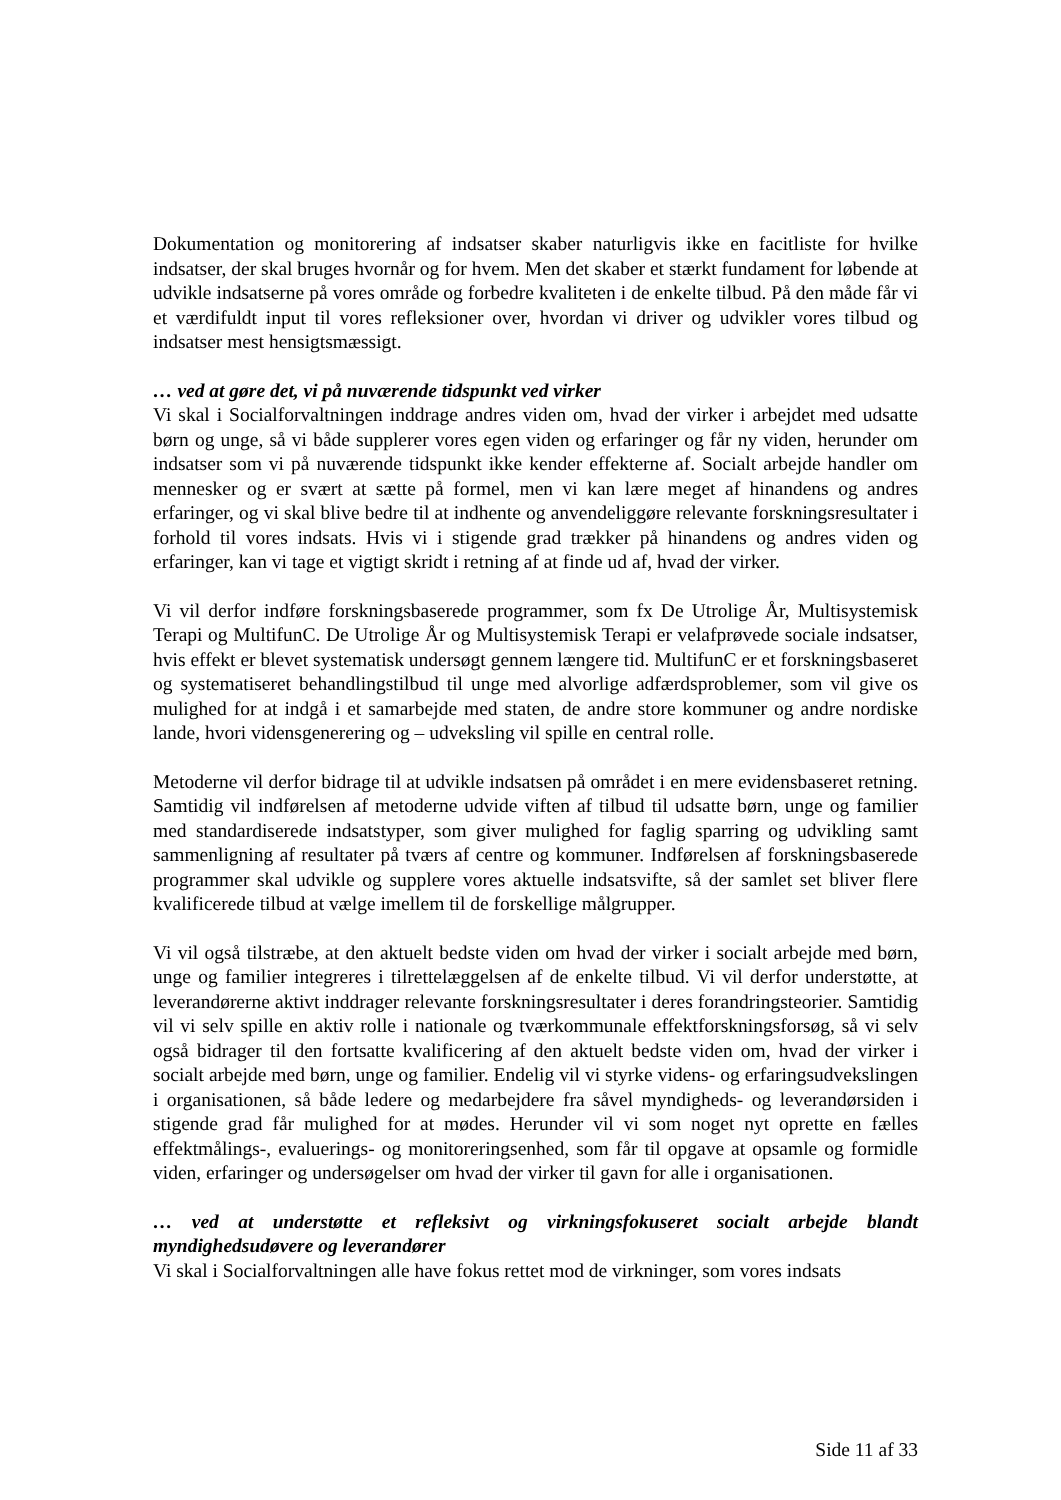Dokumentation og monitorering af indsatser skaber naturligvis ikke en facitliste for hvilke indsatser, der skal bruges hvornår og for hvem. Men det skaber et stærkt fundament for løbende at udvikle indsatserne på vores område og forbedre kvaliteten i de enkelte tilbud. På den måde får vi et værdifuldt input til vores refleksioner over, hvordan vi driver og udvikler vores tilbud og indsatser mest hensigtsmæssigt.
… ved at gøre det, vi på nuværende tidspunkt ved virker
Vi skal i Socialforvaltningen inddrage andres viden om, hvad der virker i arbejdet med udsatte børn og unge, så vi både supplerer vores egen viden og erfaringer og får ny viden, herunder om indsatser som vi på nuværende tidspunkt ikke kender effekterne af. Socialt arbejde handler om mennesker og er svært at sætte på formel, men vi kan lære meget af hinandens og andres erfaringer, og vi skal blive bedre til at indhente og anvendeliggøre relevante forskningsresultater i forhold til vores indsats. Hvis vi i stigende grad trækker på hinandens og andres viden og erfaringer, kan vi tage et vigtigt skridt i retning af at finde ud af, hvad der virker.
Vi vil derfor indføre forskningsbaserede programmer, som fx De Utrolige År, Multisystemisk Terapi og MultifunC. De Utrolige År og Multisystemisk Terapi er velafprøvede sociale indsatser, hvis effekt er blevet systematisk undersøgt gennem længere tid. MultifunC er et forskningsbaseret og systematiseret behandlingstilbud til unge med alvorlige adfærdsproblemer, som vil give os mulighed for at indgå i et samarbejde med staten, de andre store kommuner og andre nordiske lande, hvori vidensgenerering og – udveksling vil spille en central rolle.
Metoderne vil derfor bidrage til at udvikle indsatsen på området i en mere evidensbaseret retning. Samtidig vil indførelsen af metoderne udvide viften af tilbud til udsatte børn, unge og familier med standardiserede indsatstyper, som giver mulighed for faglig sparring og udvikling samt sammenligning af resultater på tværs af centre og kommuner. Indførelsen af forskningsbaserede programmer skal udvikle og supplere vores aktuelle indsatsvifte, så der samlet set bliver flere kvalificerede tilbud at vælge imellem til de forskellige målgrupper.
Vi vil også tilstræbe, at den aktuelt bedste viden om hvad der virker i socialt arbejde med børn, unge og familier integreres i tilrettelæggelsen af de enkelte tilbud. Vi vil derfor understøtte, at leverandørerne aktivt inddrager relevante forskningsresultater i deres forandringsteorier. Samtidig vil vi selv spille en aktiv rolle i nationale og tværkommunale effektforskningsforsøg, så vi selv også bidrager til den fortsatte kvalificering af den aktuelt bedste viden om, hvad der virker i socialt arbejde med børn, unge og familier. Endelig vil vi styrke videns- og erfaringsudvekslingen i organisationen, så både ledere og medarbejdere fra såvel myndigheds- og leverandørsiden i stigende grad får mulighed for at mødes. Herunder vil vi som noget nyt oprette en fælles effektmålings-, evaluerings- og monitoreringsenhed, som får til opgave at opsamle og formidle viden, erfaringer og undersøgelser om hvad der virker til gavn for alle i organisationen.
… ved at understøtte et refleksivt og virkningsfokuseret socialt arbejde blandt myndighedsudøvere og leverandører
Vi skal i Socialforvaltningen alle have fokus rettet mod de virkninger, som vores indsats
Side 11 af 33